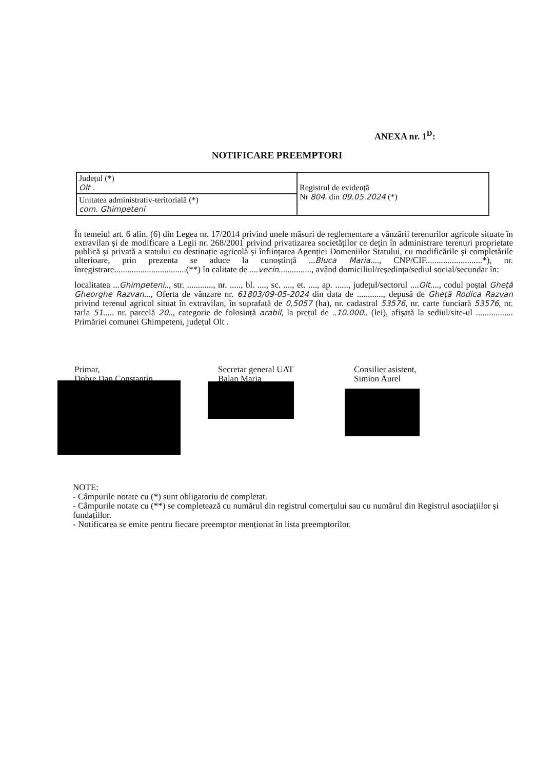ANEXA nr. 1<sup>D</sup>:
NOTIFICARE PREEMPTORI
| Județul (*) Olt . | Registrul de evidență Nr 804 . din 09.05.2024 (*) |
| Unitatea administrativ-teritorială (*) com. Ghimpeteni | |
În temeiul art. 6 alin. (6) din Legea nr. 17/2014 privind unele măsuri de reglementare a vânzării terenurilor agricole situate în extravilan și de modificare a Legii nr. 268/2001 privind privatizarea societăților ce dețin în administrare terenuri proprietate publică și privată a statului cu destinație agricolă și înființarea Agenției Domeniilor Statului, cu modificările și completările ulterioare, prin prezenta se aduce la cunoștință ...Bluca Maria...., CNP/CIF..........................*), nr. înregistrare.................................(**) în calitate de ....vecin..............., având domiciliul/reședința/sediul social/secundar în:
localitatea ...Ghimpeteni.., str. ............, nr. ....., bl. ...., sc. ...., et. ...., ap. ......, județul/sectorul ....Olt...., codul poștal Gheță Gheorghe Razvan..., Oferta de vânzare nr. 61803/09-05-2024 din data de ............, depusă de Gheță Rodica Razvan privind terenul agricol situat în extravilan, în suprafață de 0,5057 (ha), nr. cadastral 53576, nr. carte funciară 53576, nr. tarla 51..... nr. parcelă 20.., categorie de folosință arabil, la prețul de ..10.000.. (lei), afișată la sediul/site-ul ................. Primăriei comunei Ghimpeteni, județul Olt .
Primar,
Dobre Dan Constantin
Secretar general UAT
Balan Maria
Consilier asistent,
Simion Aurel
NOTE:
- Câmpurile notate cu (*) sunt obligatoriu de completat.
- Câmpurile notate cu (**) se completează cu numărul din registrul comerțului sau cu numărul din Registrul asociațiilor și fundațiilor.
- Notificarea se emite pentru fiecare preemptor menționat în lista preemptorilor.